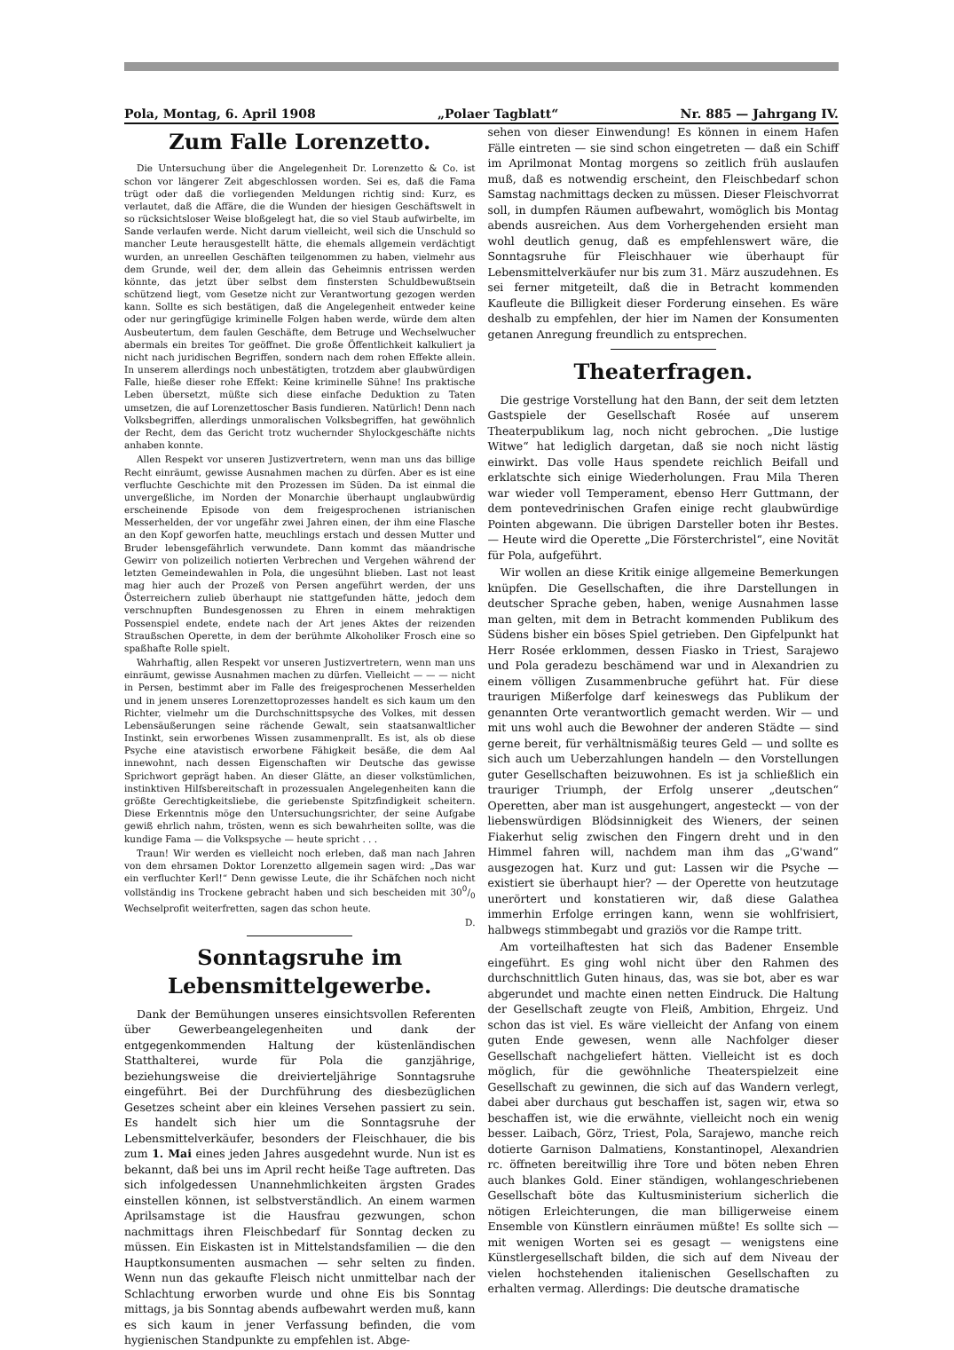Pola, Montag, 6. April 1908 „Polaer Tagblatt“Nr. 885 — Jahrgang IV.
Zum Falle Lorenzetto.
Die Untersuchung über die Angelegenheit Dr. Lorenzetto & Co. ist schon vor längerer Zeit abgeschlossen worden. Sei es, daß die Fama trügt oder daß die vorliegenden Meldungen richtig sind: Kurz, es verlautet, daß die Affäre, die die Wunden der hiesigen Geschäftswelt in so rücksichtsloser Weise bloßgelegt hat, die so viel Staub aufwirbelte, im Sande verlaufen werde. Nicht darum vielleicht, weil sich die Unschuld so mancher Leute herausgestellt hätte, die ehemals allgemein verdächtigt wurden, an unreellen Geschäften teilgenommen zu haben, vielmehr aus dem Grunde, weil der, dem allein das Geheimnis entrissen werden könnte, das jetzt über selbst dem finstersten Schuldbewußtsein schützend liegt, vom Gesetze nicht zur Verantwortung gezogen werden kann. Sollte es sich bestätigen, daß die Angelegenheit entweder keine oder nur geringfügige kriminelle Folgen haben werde, würde dem alten Ausbeutertum, dem faulen Geschäfte, dem Betruge und Wechselwucher abermals ein breites Tor geöffnet. Die große Öffentlichkeit kalkuliert ja nicht nach juridischen Begriffen, sondern nach dem rohen Effekte allein. In unserem allerdings noch unbestätigten, trotzdem aber glaubwürdigen Falle, hieße dieser rohe Effekt: Keine kriminelle Sühne! Ins praktische Leben übersetzt, müßte sich diese einfache Deduktion zu Taten umsetzen, die auf Lorenzettoscher Basis fundieren. Natürlich! Denn nach Volksbegriffen, allerdings unmoralischen Volksbegriffen, hat gewöhnlich der Recht, dem das Gericht trotz wuchernder Shylockgeschäfte nichts anhaben konnte.
Allen Respekt vor unseren Justizvertretern, wenn man uns das billige Recht einräumt, gewisse Ausnahmen machen zu dürfen. Aber es ist eine verfluchte Geschichte mit den Prozessen im Süden. Da ist einmal die unvergeßliche, im Norden der Monarchie überhaupt unglaubwürdig erscheinende Episode von dem freigesprochenen istrianischen Messerhelden, der vor ungefähr zwei Jahren einen, der ihm eine Flasche an den Kopf geworfen hatte, meuchlings erstach und dessen Mutter und Bruder lebensgefährlich verwundete. Dann kommt das mäandrische Gewirr von polizeilich notierten Verbrechen und Vergehen während der letzten Gemeindewahlen in Pola, die ungesühnt blieben. Last not least mag hier auch der Prozeß von Persen angeführt werden, der uns Österreichern zulieb überhaupt nie stattgefunden hätte, jedoch dem verschnupften Bundesgenossen zu Ehren in einem mehraktigen Possenspiel endete, endete nach der Art jenes Aktes der reizenden Straußschen Operette, in dem der berühmte Alkoholiker Frosch eine so spaßhafte Rolle spielt.
Wahrhaftig, allen Respekt vor unseren Justizvertretern, wenn man uns einräumt, gewisse Ausnahmen machen zu dürfen. Vielleicht — — — nicht in Persen, bestimmt aber im Falle des freigesprochenen Messerhelden und in jenem unseres Lorenzettoprozesses handelt es sich kaum um den Richter, vielmehr um die Durchschnittspsyche des Volkes, mit dessen Lebensäußerungen seine rächende Gewalt, sein staatsanwaltlicher Instinkt, sein erworbenes Wissen zusammenprallt. Es ist, als ob diese Psyche eine atavistisch erworbene Fähigkeit besäße, die dem Aal innewohnt, nach dessen Eigenschaften wir Deutsche das gewisse Sprichwort geprägt haben. An dieser Glätte, an dieser volkstümlichen, instinktiven Hilfsbereitschaft in prozessualen Angelegenheiten kann die größte Gerechtigkeitsliebe, die geriebenste Spitzfindigkeit scheitern. Diese Erkenntnis möge den Untersuchungsrichter, der seine Aufgabe gewiß ehrlich nahm, trösten, wenn es sich bewahrheiten sollte, was die kundige Fama — die Volkspsyche — heute spricht . . .
Traun! Wir werden es vielleicht noch erleben, daß man nach Jahren von dem ehrsamen Doktor Lorenzetto allgemein sagen wird: „Das war ein verfluchter Kerl!“ Denn gewisse Leute, die ihr Schäfchen noch nicht vollständig ins Trockene gebracht haben und sich bescheiden mit 300/0 Wechselprofit weiterfretten, sagen das schon heute.
D.
Sonntagsruhe im Lebensmittelgewerbe.
Dank der Bemühungen unseres einsichtsvollen Referenten über Gewerbeangelegenheiten und dank der entgegenkommenden Haltung der küstenländischen Statthalterei, wurde für Pola die ganzjährige, beziehungsweise die dreivierteljährige Sonntagsruhe eingeführt. Bei der Durchführung des diesbezüglichen Gesetzes scheint aber ein kleines Versehen passiert zu sein. Es handelt sich hier um die Sonntagsruhe der Lebensmittelverkäufer, besonders der Fleischhauer, die bis zum 1. Mai eines jeden Jahres ausgedehnt wurde. Nun ist es bekannt, daß bei uns im April recht heiße Tage auftreten. Das sich infolgedessen Unannehmlichkeiten ärgsten Grades einstellen können, ist selbstverständlich. An einem warmen Aprilsamstage ist die Hausfrau gezwungen, schon nachmittags ihren Fleischbedarf für Sonntag decken zu müssen. Ein Eiskasten ist in Mittelstandsfamilien — die den Hauptkonsumenten ausmachen — sehr selten zu finden. Wenn nun das gekaufte Fleisch nicht unmittelbar nach der Schlachtung erworben wurde und ohne Eis bis Sonntag mittags, ja bis Sonntag abends aufbewahrt werden muß, kann es sich kaum in jener Verfassung befinden, die vom hygienischen Standpunkte zu empfehlen ist. Abge-
sehen von dieser Einwendung! Es können in einem Hafen Fälle eintreten — sie sind schon eingetreten — daß ein Schiff im Aprilmonat Montag morgens so zeitlich früh auslaufen muß, daß es notwendig erscheint, den Fleischbedarf schon Samstag nachmittags decken zu müssen. Dieser Fleischvorrat soll, in dumpfen Räumen aufbewahrt, womöglich bis Montag abends ausreichen. Aus dem Vorhergehenden ersieht man wohl deutlich genug, daß es empfehlenswert wäre, die Sonntagsruhe für Fleischhauer wie überhaupt für Lebensmittelverkäufer nur bis zum 31. März auszudehnen. Es sei ferner mitgeteilt, daß die in Betracht kommenden Kaufleute die Billigkeit dieser Forderung einsehen. Es wäre deshalb zu empfehlen, der hier im Namen der Konsumenten getanen Anregung freundlich zu entsprechen.
Theaterfragen.
Die gestrige Vorstellung hat den Bann, der seit dem letzten Gastspiele der Gesellschaft Rosée auf unserem Theaterpublikum lag, noch nicht gebrochen. „Die lustige Witwe“ hat lediglich dargetan, daß sie noch nicht lästig einwirkt. Das volle Haus spendete reichlich Beifall und erklatschte sich einige Wiederholungen. Frau Mila Theren war wieder voll Temperament, ebenso Herr Guttmann, der dem pontevedrinischen Grafen einige recht glaubwürdige Pointen abgewann. Die übrigen Darsteller boten ihr Bestes. — Heute wird die Operette „Die Försterchristel“, eine Novität für Pola, aufgeführt.
Wir wollen an diese Kritik einige allgemeine Bemerkungen knüpfen. Die Gesellschaften, die ihre Darstellungen in deutscher Sprache geben, haben, wenige Ausnahmen lasse man gelten, mit dem in Betracht kommenden Publikum des Südens bisher ein böses Spiel getrieben. Den Gipfelpunkt hat Herr Rosée erklommen, dessen Fiasko in Triest, Sarajewo und Pola geradezu beschämend war und in Alexandrien zu einem völligen Zusammenbruche geführt hat. Für diese traurigen Mißerfolge darf keineswegs das Publikum der genannten Orte verantwortlich gemacht werden. Wir — und mit uns wohl auch die Bewohner der anderen Städte — sind gerne bereit, für verhältnismäßig teures Geld — und sollte es sich auch um Ueberzahlungen handeln — den Vorstellungen guter Gesellschaften beizuwohnen. Es ist ja schließlich ein trauriger Triumph, der Erfolg unserer „deutschen“ Operetten, aber man ist ausgehungert, angesteckt — von der liebenswürdigen Blödsinnigkeit des Wieners, der seinen Fiakerhut selig zwischen den Fingern dreht und in den Himmel fahren will, nachdem man ihm das „G'wand“ ausgezogen hat. Kurz und gut: Lassen wir die Psyche — existiert sie überhaupt hier? — der Operette von heutzutage unerörtert und konstatieren wir, daß diese Galathea immerhin Erfolge erringen kann, wenn sie wohlfrisiert, halbwegs stimmbegabt und graziös vor die Rampe tritt.
Am vorteilhaftesten hat sich das Badener Ensemble eingeführt. Es ging wohl nicht über den Rahmen des durchschnittlich Guten hinaus, das, was sie bot, aber es war abgerundet und machte einen netten Eindruck. Die Haltung der Gesellschaft zeugte von Fleiß, Ambition, Ehrgeiz. Und schon das ist viel. Es wäre vielleicht der Anfang von einem guten Ende gewesen, wenn alle Nachfolger dieser Gesellschaft nachgeliefert hätten. Vielleicht ist es doch möglich, für die gewöhnliche Theaterspielzeit eine Gesellschaft zu gewinnen, die sich auf das Wandern verlegt, dabei aber durchaus gut beschaffen ist, sagen wir, etwa so beschaffen ist, wie die erwähnte, vielleicht noch ein wenig besser. Laibach, Görz, Triest, Pola, Sarajewo, manche reich dotierte Garnison Dalmatiens, Konstantinopel, Alexandrien rc. öffneten bereitwillig ihre Tore und böten neben Ehren auch blankes Gold. Einer ständigen, wohlangeschriebenen Gesellschaft böte das Kultusministerium sicherlich die nötigen Erleichterungen, die man billigerweise einem Ensemble von Künstlern einräumen müßte! Es sollte sich — mit wenigen Worten sei es gesagt — wenigstens eine Künstlergesellschaft bilden, die sich auf dem Niveau der vielen hochstehenden italienischen Gesellschaften zu erhalten vermag. Allerdings: Die deutsche dramatische